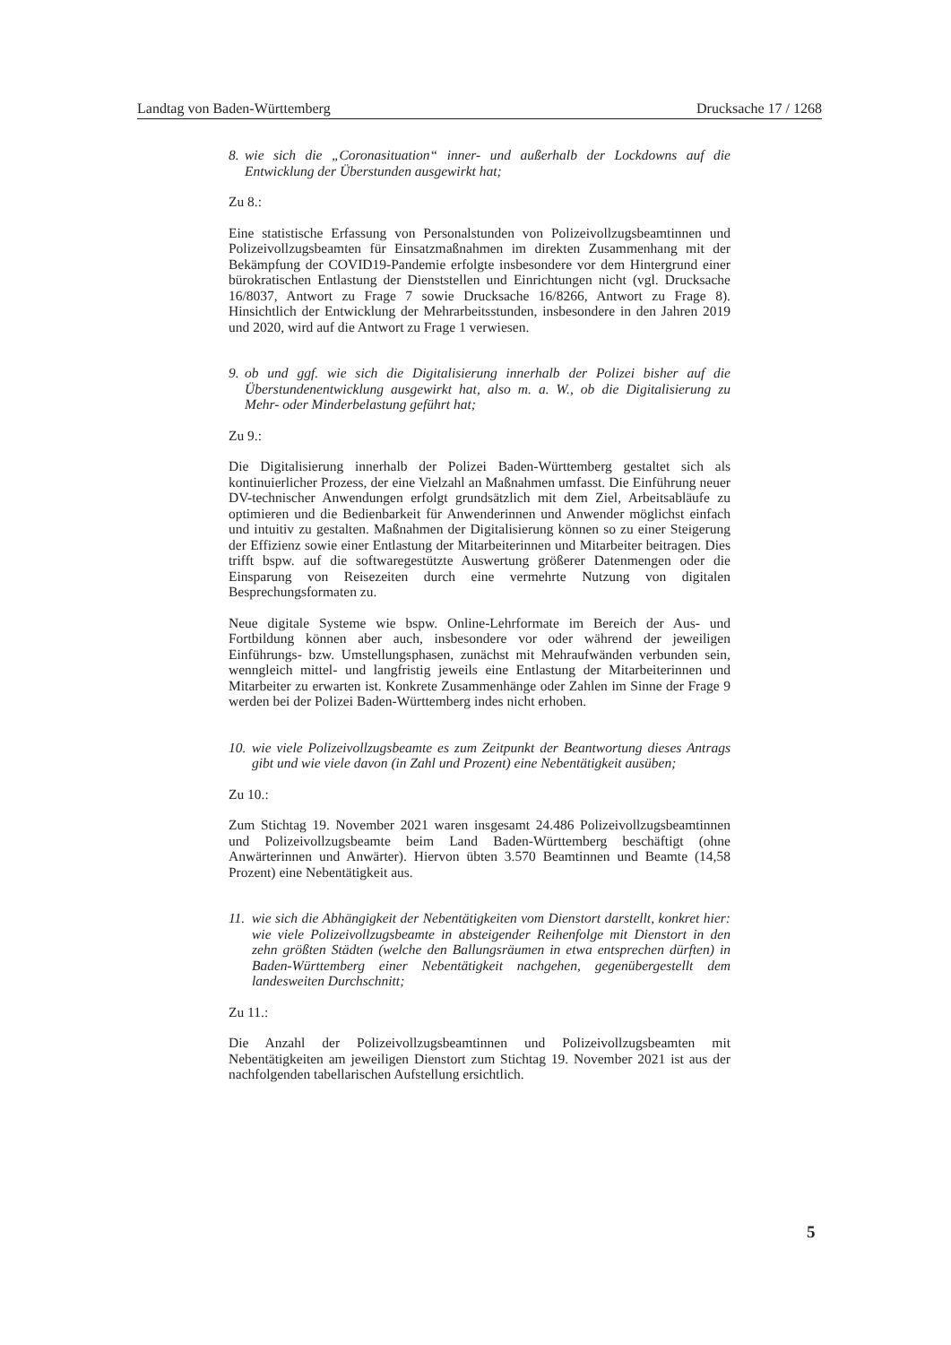Landtag von Baden-Württemberg Drucksache 17 / 1268
8. wie sich die „Coronasituation“ inner- und außerhalb der Lockdowns auf die Entwicklung der Überstunden ausgewirkt hat;
Zu 8.:
Eine statistische Erfassung von Personalstunden von Polizeivollzugsbeamtinnen und Polizeivollzugsbeamten für Einsatzmaßnahmen im direkten Zusammenhang mit der Bekämpfung der COVID19-Pandemie erfolgte insbesondere vor dem Hintergrund einer bürokratischen Entlastung der Dienststellen und Einrichtungen nicht (vgl. Drucksache 16/8037, Antwort zu Frage 7 sowie Drucksache 16/8266, Antwort zu Frage 8). Hinsichtlich der Entwicklung der Mehrarbeitsstunden, insbesondere in den Jahren 2019 und 2020, wird auf die Antwort zu Frage 1 verwiesen.
9. ob und ggf. wie sich die Digitalisierung innerhalb der Polizei bisher auf die Überstundenentwicklung ausgewirkt hat, also m. a. W., ob die Digitalisierung zu Mehr- oder Minderbelastung geführt hat;
Zu 9.:
Die Digitalisierung innerhalb der Polizei Baden-Württemberg gestaltet sich als kontinuierlicher Prozess, der eine Vielzahl an Maßnahmen umfasst. Die Einführung neuer DV-technischer Anwendungen erfolgt grundsätzlich mit dem Ziel, Arbeitsabläufe zu optimieren und die Bedienbarkeit für Anwenderinnen und Anwender möglichst einfach und intuitiv zu gestalten. Maßnahmen der Digitalisierung können so zu einer Steigerung der Effizienz sowie einer Entlastung der Mitarbeiterinnen und Mitarbeiter beitragen. Dies trifft bspw. auf die softwaregestützte Auswertung größerer Datenmengen oder die Einsparung von Reisezeiten durch eine vermehrte Nutzung von digitalen Besprechungsformaten zu.
Neue digitale Systeme wie bspw. Online-Lehrformate im Bereich der Aus- und Fortbildung können aber auch, insbesondere vor oder während der jeweiligen Einführungs- bzw. Umstellungsphasen, zunächst mit Mehraufwänden verbunden sein, wenngleich mittel- und langfristig jeweils eine Entlastung der Mitarbeiterinnen und Mitarbeiter zu erwarten ist. Konkrete Zusammenhänge oder Zahlen im Sinne der Frage 9 werden bei der Polizei Baden-Württemberg indes nicht erhoben.
10. wie viele Polizeivollzugsbeamte es zum Zeitpunkt der Beantwortung dieses Antrags gibt und wie viele davon (in Zahl und Prozent) eine Nebentätigkeit ausüben;
Zu 10.:
Zum Stichtag 19. November 2021 waren insgesamt 24.486 Polizeivollzugsbeamtinnen und Polizeivollzugsbeamte beim Land Baden-Württemberg beschäftigt (ohne Anwärterinnen und Anwärter). Hiervon übten 3.570 Beamtinnen und Beamte (14,58 Prozent) eine Nebentätigkeit aus.
11. wie sich die Abhängigkeit der Nebentätigkeiten vom Dienstort darstellt, konkret hier: wie viele Polizeivollzugsbeamte in absteigender Reihenfolge mit Dienstort in den zehn größten Städten (welche den Ballungsräumen in etwa entsprechen dürften) in Baden-Württemberg einer Nebentätigkeit nachgehen, gegenübergestellt dem landesweiten Durchschnitt;
Zu 11.:
Die Anzahl der Polizeivollzugsbeamtinnen und Polizeivollzugsbeamten mit Nebentätigkeiten am jeweiligen Dienstort zum Stichtag 19. November 2021 ist aus der nachfolgenden tabellarischen Aufstellung ersichtlich.
5